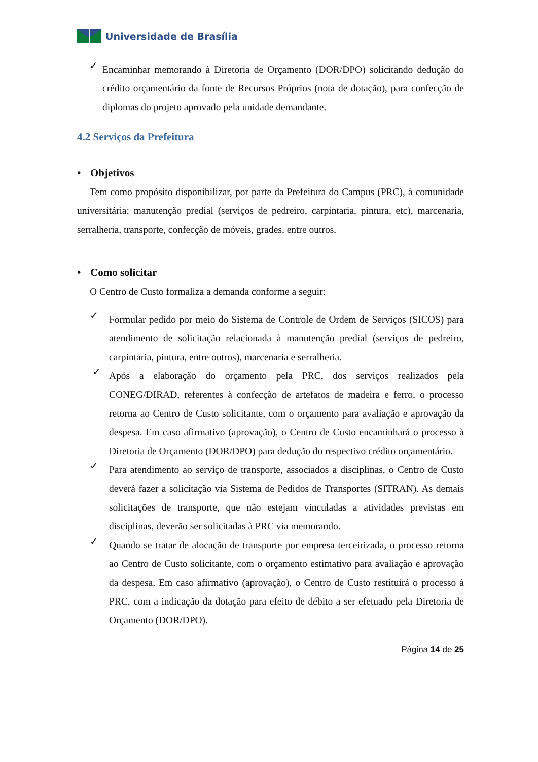Universidade de Brasília
✓
Encaminhar memorando à Diretoria de Orçamento (DOR/DPO) solicitando dedução do crédito orçamentário da fonte de Recursos Próprios (nota de dotação), para confecção de diplomas do projeto aprovado pela unidade demandante.
4.2 Serviços da Prefeitura
• Objetivos
Tem como propósito disponibilizar, por parte da Prefeitura do Campus (PRC), à comunidade universitária: manutenção predial (serviços de pedreiro, carpintaria, pintura, etc), marcenaria, serralheria, transporte, confecção de móveis, grades, entre outros.
• Como solicitar
O Centro de Custo formaliza a demanda conforme a seguir:
✓
Formular pedido por meio do Sistema de Controle de Ordem de Serviços (SICOS) para atendimento de solicitação relacionada à manutenção predial (serviços de pedreiro, carpintaria, pintura, entre outros), marcenaria e serralheria.
✓
Após a elaboração do orçamento pela PRC, dos serviços realizados pela CONEG/DIRAD, referentes à confecção de artefatos de madeira e ferro, o processo retorna ao Centro de Custo solicitante, com o orçamento para avaliação e aprovação da despesa. Em caso afirmativo (aprovação), o Centro de Custo encaminhará o processo à Diretoria de Orçamento (DOR/DPO) para dedução do respectivo crédito orçamentário.
✓
Para atendimento ao serviço de transporte, associados a disciplinas, o Centro de Custo deverá fazer a solicitação via Sistema de Pedidos de Transportes (SITRAN). As demais solicitações de transporte, que não estejam vinculadas a atividades previstas em disciplinas, deverão ser solicitadas à PRC via memorando.
✓
Quando se tratar de alocação de transporte por empresa terceirizada, o processo retorna ao Centro de Custo solicitante, com o orçamento estimativo para avaliação e aprovação da despesa. Em caso afirmativo (aprovação), o Centro de Custo restituirá o processo à PRC, com a indicação da dotação para efeito de débito a ser efetuado pela Diretoria de Orçamento (DOR/DPO).
Página 14 de 25